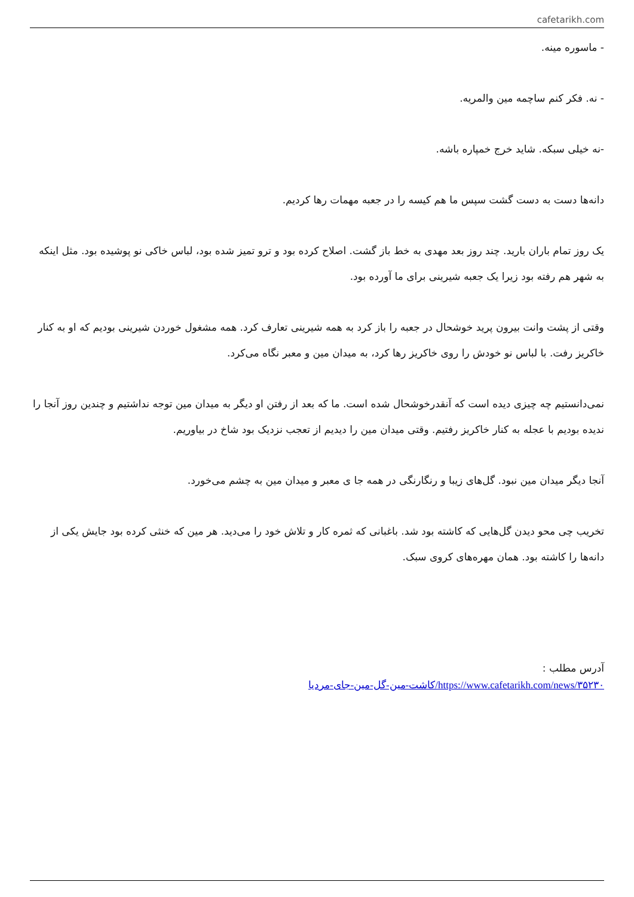cafetarikh.com
- ماسوره مینه.
- نه. فکر کنم ساچمه مین والمریه.
-نه خیلی سبکه. شاید خرج خمپاره باشه.
دانه‌ها دست به دست گشت سپس ما هم کیسه را در جعبه مهمات رها کردیم.
یک روز تمام باران بارید. چند روز بعد مهدی به خط باز گشت. اصلاح کرده بود و ترو تمیز شده بود، لباس خاکی نو پوشیده بود. مثل اینکه به شهر هم رفته بود زیرا یک جعبه شیرینی برای ما آورده بود.
وقتی از پشت وانت بیرون پرید خوشحال در جعبه را باز کرد به همه شیرینی تعارف کرد. همه مشغول خوردن شیرینی بودیم که او به کنار خاکریز رفت. با لباس نو خودش را روی خاکریز رها کرد، به میدان مین و معبر نگاه می‌کرد.
نمی‌دانستیم چه چیزی دیده است که آنقدرخوشحال شده است. ما که بعد از رفتن او دیگر به میدان مین توجه نداشتیم و چندین روز آنجا را ندیده بودیم با عجله به کنار خاکریز رفتیم. وقتی میدان مین را دیدیم از تعجب نزدیک بود شاخ در بیاوریم.
آنجا دیگر میدان مین نبود. گل‌های زیبا و رنگارنگی در همه جا ی معبر و میدان مین به چشم می‌خورد.
تخریب چی محو دیدن گل‌هایی که کاشته بود شد. باغبانی که ثمره کار و تلاش خود را می‌دید. هر مین که خنثی کرده بود جایش یکی از دانه‌ها را کاشته بود. همان مهره‌های کروی سبک.
آدرس مطلب :
https://www.cafetarikh.com/news/۳۵۲۳۰/کاشت-مین-گل-مین-جای-مردیا